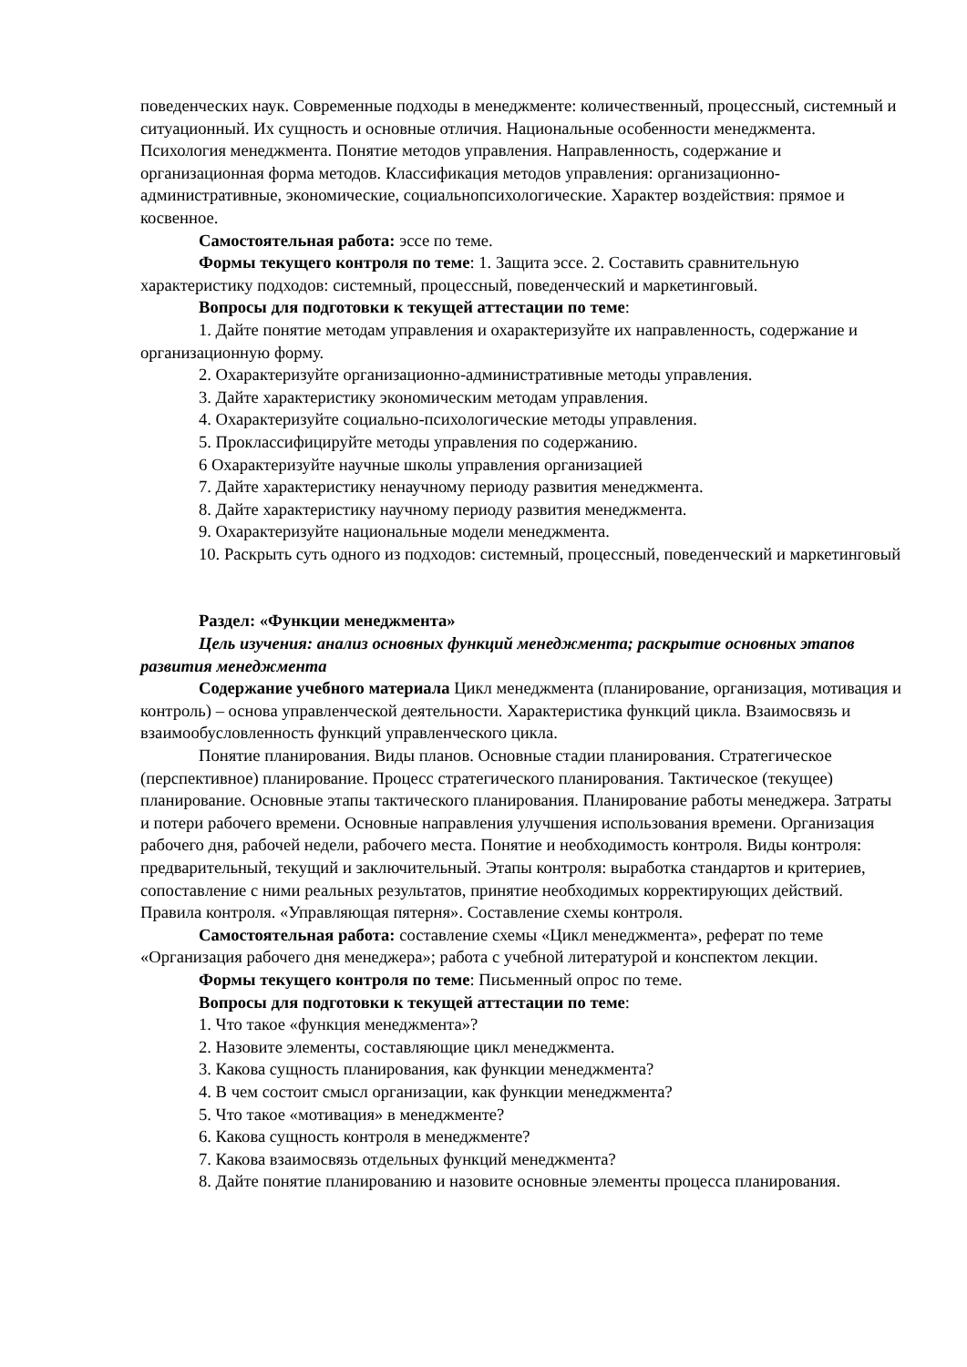поведенческих наук. Современные подходы в менеджменте: количественный, процессный, системный и ситуационный. Их сущность и основные отличия. Национальные особенности менеджмента. Психология менеджмента. Понятие методов управления. Направленность, содержание и организационная форма методов. Классификация методов управления: организационно-административные, экономические, социальнопсихологические. Характер воздействия: прямое и косвенное.
Самостоятельная работа: эссе по теме.
Формы текущего контроля по теме: 1. Защита эссе. 2. Составить сравнительную характеристику подходов: системный, процессный, поведенческий и маркетинговый.
Вопросы для подготовки к текущей аттестации по теме:
1. Дайте понятие методам управления и охарактеризуйте их направленность, содержание и организационную форму.
2. Охарактеризуйте организационно-административные методы управления.
3. Дайте характеристику экономическим методам управления.
4. Охарактеризуйте социально-психологические методы управления.
5. Проклассифицируйте методы управления по содержанию.
6 Охарактеризуйте научные школы управления организацией
7. Дайте характеристику ненаучному периоду развития менеджмента.
8. Дайте характеристику научному периоду развития менеджмента.
9. Охарактеризуйте национальные модели менеджмента.
10. Раскрыть суть одного из подходов: системный, процессный, поведенческий и маркетинговый
Раздел: «Функции менеджмента»
Цель изучения: анализ основных функций менеджмента; раскрытие основных этапов развития менеджмента
Содержание учебного материала Цикл менеджмента (планирование, организация, мотивация и контроль) – основа управленческой деятельности. Характеристика функций цикла. Взаимосвязь и взаимообусловленность функций управленческого цикла.
Понятие планирования. Виды планов. Основные стадии планирования. Стратегическое (перспективное) планирование. Процесс стратегического планирования. Тактическое (текущее) планирование. Основные этапы тактического планирования. Планирование работы менеджера. Затраты и потери рабочего времени. Основные направления улучшения использования времени. Организация рабочего дня, рабочей недели, рабочего места. Понятие и необходимость контроля. Виды контроля: предварительный, текущий и заключительный. Этапы контроля: выработка стандартов и критериев, сопоставление с ними реальных результатов, принятие необходимых корректирующих действий. Правила контроля. «Управляющая пятерня». Составление схемы контроля.
Самостоятельная работа: составление схемы «Цикл менеджмента», реферат по теме «Организация рабочего дня менеджера»; работа с учебной литературой и конспектом лекции.
Формы текущего контроля по теме: Письменный опрос по теме.
Вопросы для подготовки к текущей аттестации по теме:
1. Что такое «функция менеджмента»?
2. Назовите элементы, составляющие цикл менеджмента.
3. Какова сущность планирования, как функции менеджмента?
4. В чем состоит смысл организации, как функции менеджмента?
5. Что такое «мотивация» в менеджменте?
6. Какова сущность контроля в менеджменте?
7. Какова взаимосвязь отдельных функций менеджмента?
8. Дайте понятие планированию и назовите основные элементы процесса планирования.